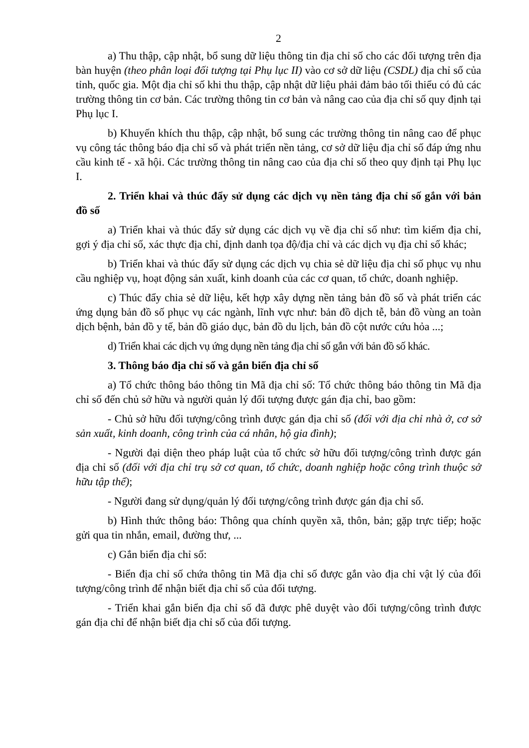2
a) Thu thập, cập nhật, bổ sung dữ liệu thông tin địa chỉ số cho các đối tượng trên địa bàn huyện (theo phân loại đối tượng tại Phụ lục II) vào cơ sở dữ liệu (CSDL) địa chỉ số của tỉnh, quốc gia. Một địa chỉ số khi thu thập, cập nhật dữ liệu phải đảm bảo tối thiểu có đủ các trường thông tin cơ bản. Các trường thông tin cơ bản và nâng cao của địa chỉ số quy định tại Phụ lục I.
b) Khuyến khích thu thập, cập nhật, bổ sung các trường thông tin nâng cao để phục vụ công tác thông báo địa chỉ số và phát triển nền tảng, cơ sở dữ liệu địa chỉ số đáp ứng nhu cầu kinh tế - xã hội. Các trường thông tin nâng cao của địa chỉ số theo quy định tại Phụ lục I.
2. Triển khai và thúc đẩy sử dụng các dịch vụ nền tảng địa chỉ số gắn với bản đồ số
a) Triển khai và thúc đẩy sử dụng các dịch vụ về địa chỉ số như: tìm kiếm địa chỉ, gợi ý địa chỉ số, xác thực địa chỉ, định danh tọa độ/địa chỉ và các dịch vụ địa chỉ số khác;
b) Triển khai và thúc đẩy sử dụng các dịch vụ chia sẻ dữ liệu địa chỉ số phục vụ nhu cầu nghiệp vụ, hoạt động sản xuất, kinh doanh của các cơ quan, tổ chức, doanh nghiệp.
c) Thúc đẩy chia sẻ dữ liệu, kết hợp xây dựng nền tảng bản đồ số và phát triển các ứng dụng bản đồ số phục vụ các ngành, lĩnh vực như: bản đồ dịch tễ, bản đồ vùng an toàn dịch bệnh, bản đồ y tế, bản đồ giáo dục, bản đồ du lịch, bản đồ cột nước cứu hỏa ...;
d) Triển khai các dịch vụ ứng dụng nền tảng địa chỉ số gắn với bản đồ số khác.
3. Thông báo địa chỉ số và gắn biển địa chỉ số
a) Tổ chức thông báo thông tin Mã địa chỉ số: Tổ chức thông báo thông tin Mã địa chỉ số đến chủ sở hữu và người quản lý đối tượng được gán địa chỉ, bao gồm:
- Chủ sở hữu đối tượng/công trình được gán địa chỉ số (đối với địa chỉ nhà ở, cơ sở sản xuất, kinh doanh, công trình của cá nhân, hộ gia đình);
- Người đại diện theo pháp luật của tổ chức sở hữu đối tượng/công trình được gán địa chỉ số (đối với địa chỉ trụ sở cơ quan, tổ chức, doanh nghiệp hoặc công trình thuộc sở hữu tập thể);
- Người đang sử dụng/quản lý đối tượng/công trình được gán địa chỉ số.
b) Hình thức thông báo: Thông qua chính quyền xã, thôn, bản; gặp trực tiếp; hoặc gửi qua tin nhắn, email, đường thư, ...
c) Gắn biển địa chỉ số:
- Biển địa chỉ số chứa thông tin Mã địa chỉ số được gắn vào địa chỉ vật lý của đối tượng/công trình để nhận biết địa chỉ số của đối tượng.
- Triển khai gắn biển địa chỉ số đã được phê duyệt vào đối tượng/công trình được gán địa chỉ để nhận biết địa chỉ số của đối tượng.